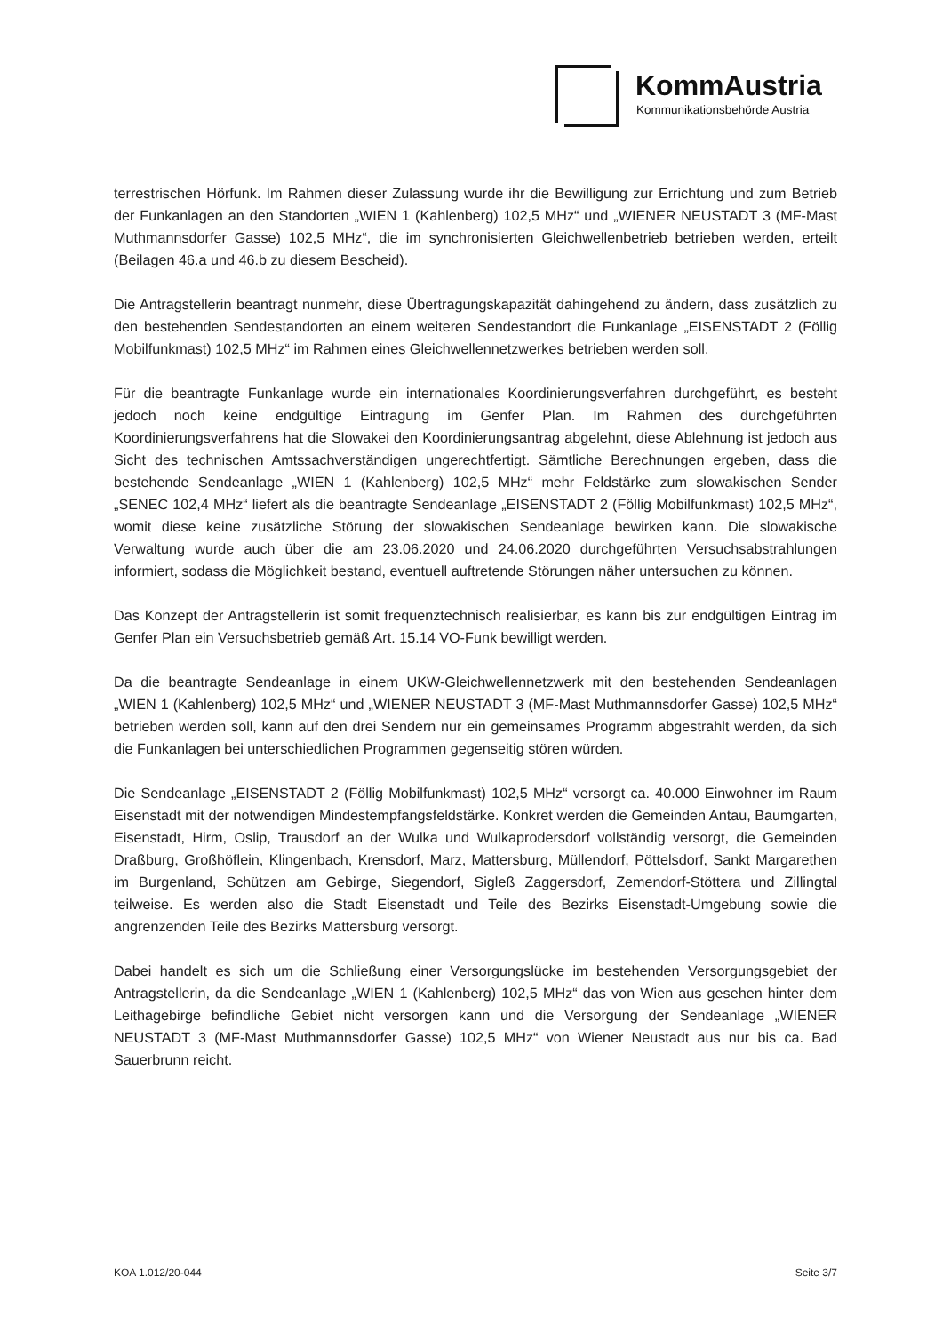KommAustria
Kommunikationsbehörde Austria
terrestrischen Hörfunk. Im Rahmen dieser Zulassung wurde ihr die Bewilligung zur Errichtung und zum Betrieb der Funkanlagen an den Standorten „WIEN 1 (Kahlenberg) 102,5 MHz“ und „WIENER NEUSTADT 3 (MF-Mast Muthmannsdorfer Gasse) 102,5 MHz“, die im synchronisierten Gleichwellenbetrieb betrieben werden, erteilt (Beilagen 46.a und 46.b zu diesem Bescheid).
Die Antragstellerin beantragt nunmehr, diese Übertragungskapazität dahingehend zu ändern, dass zusätzlich zu den bestehenden Sendestandorten an einem weiteren Sendestandort die Funkanlage „EISENSTADT 2 (Föllig Mobilfunkmast) 102,5 MHz“ im Rahmen eines Gleichwellennetzwerkes betrieben werden soll.
Für die beantragte Funkanlage wurde ein internationales Koordinierungsverfahren durchgeführt, es besteht jedoch noch keine endgültige Eintragung im Genfer Plan. Im Rahmen des durchgeführten Koordinierungsverfahrens hat die Slowakei den Koordinierungsantrag abgelehnt, diese Ablehnung ist jedoch aus Sicht des technischen Amtssachverständigen ungerechtfertigt. Sämtliche Berechnungen ergeben, dass die bestehende Sendeanlage „WIEN 1 (Kahlenberg) 102,5 MHz“ mehr Feldstärke zum slowakischen Sender „SENEC 102,4 MHz“ liefert als die beantragte Sendeanlage „EISENSTADT 2 (Föllig Mobilfunkmast) 102,5 MHz“, womit diese keine zusätzliche Störung der slowakischen Sendeanlage bewirken kann. Die slowakische Verwaltung wurde auch über die am 23.06.2020 und 24.06.2020 durchgeführten Versuchsabstrahlungen informiert, sodass die Möglichkeit bestand, eventuell auftretende Störungen näher untersuchen zu können.
Das Konzept der Antragstellerin ist somit frequenztechnisch realisierbar, es kann bis zur endgültigen Eintrag im Genfer Plan ein Versuchsbetrieb gemäß Art. 15.14 VO-Funk bewilligt werden.
Da die beantragte Sendeanlage in einem UKW-Gleichwellennetzwerk mit den bestehenden Sendeanlagen „WIEN 1 (Kahlenberg) 102,5 MHz“ und „WIENER NEUSTADT 3 (MF-Mast Muthmannsdorfer Gasse) 102,5 MHz“ betrieben werden soll, kann auf den drei Sendern nur ein gemeinsames Programm abgestrahlt werden, da sich die Funkanlagen bei unterschiedlichen Programmen gegenseitig stören würden.
Die Sendeanlage „EISENSTADT 2 (Föllig Mobilfunkmast) 102,5 MHz“ versorgt ca. 40.000 Einwohner im Raum Eisenstadt mit der notwendigen Mindestempfangsfeldstärke. Konkret werden die Gemeinden Antau, Baumgarten, Eisenstadt, Hirm, Oslip, Trausdorf an der Wulka und Wulkaprodersdorf vollständig versorgt, die Gemeinden Draßburg, Großhöflein, Klingenbach, Krensdorf, Marz, Mattersburg, Müllendorf, Pöttelsdorf, Sankt Margarethen im Burgenland, Schützen am Gebirge, Siegendorf, Sigleß Zaggersdorf, Zemendorf-Stöttera und Zillingtal teilweise. Es werden also die Stadt Eisenstadt und Teile des Bezirks Eisenstadt-Umgebung sowie die angrenzenden Teile des Bezirks Mattersburg versorgt.
Dabei handelt es sich um die Schließung einer Versorgungslücke im bestehenden Versorgungsgebiet der Antragstellerin, da die Sendeanlage „WIEN 1 (Kahlenberg) 102,5 MHz“ das von Wien aus gesehen hinter dem Leithagebirge befindliche Gebiet nicht versorgen kann und die Versorgung der Sendeanlage „WIENER NEUSTADT 3 (MF-Mast Muthmannsdorfer Gasse) 102,5 MHz“ von Wiener Neustadt aus nur bis ca. Bad Sauerbrunn reicht.
KOA 1.012/20-044 Seite 3/7